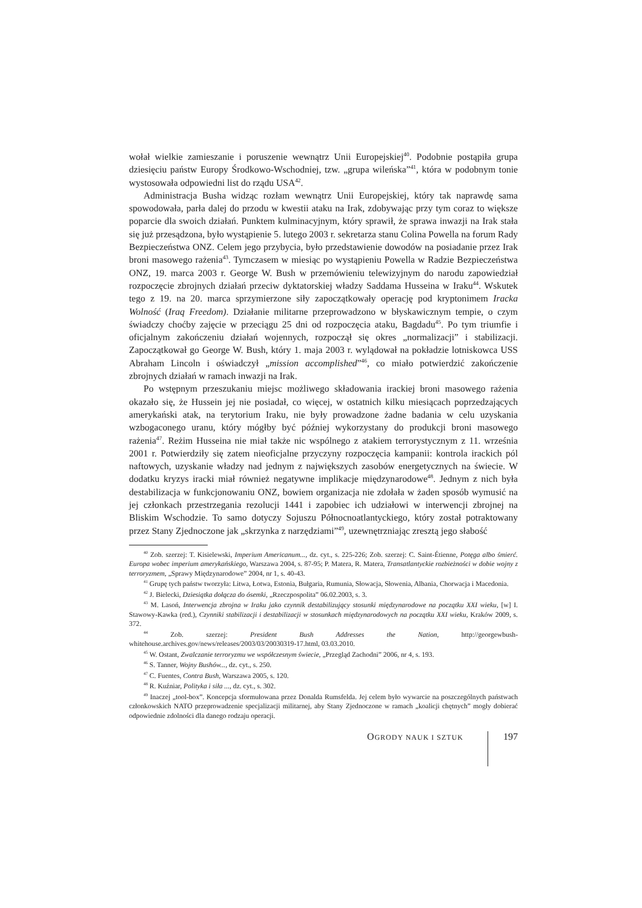wołał wielkie zamieszanie i poruszenie wewnątrz Unii Europejskiej<sup>40</sup>. Podobnie postąpiła grupa dziesięciu państw Europy Środkowo-Wschodniej, tzw. „grupa wileńska”<sup>41</sup>, która w podobnym tonie wystosowała odpowiedni list do rządu USA<sup>42</sup>.
Administracja Busha widząc rozłam wewnątrz Unii Europejskiej, który tak naprawdę sama spowodowała, parła dalej do przodu w kwestii ataku na Irak, zdobywając przy tym coraz to większe poparcie dla swoich działań. Punktem kulminacyjnym, który sprawił, że sprawa inwazji na Irak stała się już przesądzona, było wystąpienie 5. lutego 2003 r. sekretarza stanu Colina Powella na forum Rady Bezpieczeństwa ONZ. Celem jego przybycia, było przedstawienie dowodów na posiadanie przez Irak broni masowego rażenia<sup>43</sup>. Tymczasem w miesiąc po wystąpieniu Powella w Radzie Bezpieczeństwa ONZ, 19. marca 2003 r. George W. Bush w przemówieniu telewizyjnym do narodu zapowiedział rozpoczęcie zbrojnych działań przeciw dyktatorskiej władzy Saddama Husseina w Iraku<sup>44</sup>. Wskutek tego z 19. na 20. marca sprzymierzone siły zapoczątkowały operację pod kryptonimem Iracka Wolność (Iraq Freedom). Działanie militarne przeprowadzono w błyskawicznym tempie, o czym świadczy choćby zajęcie w przeciągu 25 dni od rozpoczęcia ataku, Bagdadu<sup>45</sup>. Po tym triumfie i oficjalnym zakończeniu działań wojennych, rozpoczął się okres „normalizacji” i stabilizacji. Zapoczątkował go George W. Bush, który 1. maja 2003 r. wylądował na pokładzie lotniskowca USS Abraham Lincoln i oświadczył „mission accomplished”<sup>46</sup>, co miało potwierdzić zakończenie zbrojnych działań w ramach inwazji na Irak.
Po wstępnym przeszukaniu miejsc możliwego składowania irackiej broni masowego rażenia okazało się, że Hussein jej nie posiadał, co więcej, w ostatnich kilku miesiącach poprzedzających amerykański atak, na terytorium Iraku, nie były prowadzone żadne badania w celu uzyskania wzbogaconego uranu, który mógłby być później wykorzystany do produkcji broni masowego rażenia<sup>47</sup>. Reżim Husseina nie miał także nic wspólnego z atakiem terrorystycznym z 11. września 2001 r. Potwierdziły się zatem nieoficjalne przyczyny rozpoczęcia kampanii: kontrola irackich pól naftowych, uzyskanie władzy nad jednym z największych zasobów energetycznych na świecie. W dodatku kryzys iracki miał również negatywne implikacje międzynarodowe<sup>48</sup>. Jednym z nich była destabilizacja w funkcjonowaniu ONZ, bowiem organizacja nie zdołała w żaden sposób wymusić na jej członkach przestrzegania rezolucji 1441 i zapobiec ich udziałowi w interwencji zbrojnej na Bliskim Wschodzie. To samo dotyczy Sojuszu Północnoatlantyckiego, który został potraktowany przez Stany Zjednoczone jak „skrzynka z narzędziami”<sup>49</sup>, uzewnętrzniając zresztą jego słabość
<sup>40</sup> Zob. szerzej: T. Kisielewski, Imperium Americanum..., dz. cyt., s. 225-226; Zob. szerzej: C. Saint-Étienne, Potęga albo śmierć. Europa wobec imperium amerykańskiego, Warszawa 2004, s. 87-95; P. Matera, R. Matera, Transatlantyckie rozbieżności w dobie wojny z terroryzmem, „Sprawy Międzynarodowe” 2004, nr 1, s. 40-43.
<sup>41</sup> Grupę tych państw tworzyła: Litwa, Łotwa, Estonia, Bułgaria, Rumunia, Słowacja, Słowenia, Albania, Chorwacja i Macedonia.
<sup>42</sup> J. Bielecki, Dziesiątka dołącza do ósemki, „Rzeczpospolita” 06.02.2003, s. 3.
<sup>43</sup> M. Lasoń, Interwencja zbrojna w Iraku jako czynnik destabilizujący stosunki międzynarodowe na początku XXI wieku, [w] I. Stawowy-Kawka (red.), Czynniki stabilizacji i destabilizacji w stosunkach międzynarodowych na początku XXI wieku, Kraków 2009, s. 372.
<sup>44</sup> Zob. szerzej: President Bush Addresses the Nation, http://georgewbush-whitehouse.archives.gov/news/releases/2003/03/20030319-17.html, 03.03.2010.
<sup>45</sup> W. Ostant, Zwalczanie terroryzmu we współczesnym świecie, „Przegląd Zachodni” 2006, nr 4, s. 193.
<sup>46</sup> S. Tanner, Wojny Bushów..., dz. cyt., s. 250.
<sup>47</sup> C. Fuentes, Contra Bush, Warszawa 2005, s. 120.
<sup>48</sup> R. Kuźniar, Polityka i siła ..., dz. cyt., s. 302.
<sup>49</sup> Inaczej „tool-box”. Koncepcja sformułowana przez Donalda Rumsfelda. Jej celem było wywarcie na poszczególnych państwach członkowskich NATO przeprowadzenie specjalizacji militarnej, aby Stany Zjednoczone w ramach „koalicji chętnych” mogły dobierać odpowiednie zdolności dla danego rodzaju operacji.
OGRODY NAUK I SZTUK 197